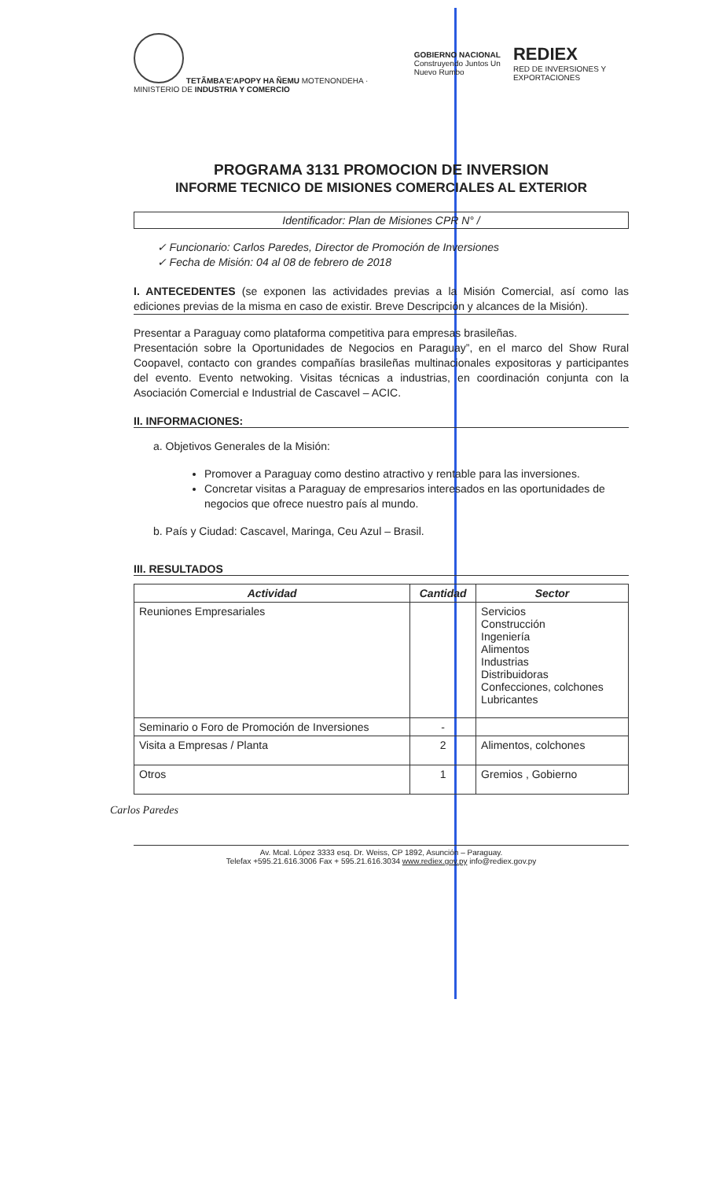TETÃMBA'E'APOPY HA ÑEMU MOTENONDEHA · MINISTERIO DE INDUSTRIA Y COMERCIO
GOBIERNO NACIONAL
Construyendo Juntos Un Nuevo Rumbo
REDIEX
RED DE INVERSIONES Y EXPORTACIONES
PROGRAMA 3131 PROMOCION DE INVERSION
INFORME TECNICO DE MISIONES COMERCIALES AL EXTERIOR
Identificador: Plan de Misiones CPR N° /
✓ Funcionario: Carlos Paredes, Director de Promoción de Inversiones
✓ Fecha de Misión: 04 al 08 de febrero de 2018
I. ANTECEDENTES (se exponen las actividades previas a la Misión Comercial, así como las ediciones previas de la misma en caso de existir. Breve Descripción y alcances de la Misión).
Presentar a Paraguay como plataforma competitiva para empresas brasileñas.
Presentación sobre la Oportunidades de Negocios en Paraguay”, en el marco del Show Rural Coopavel, contacto con grandes compañías brasileñas multinacionales expositoras y participantes del evento. Evento netwoking. Visitas técnicas a industrias, en coordinación conjunta con la Asociación Comercial e Industrial de Cascavel – ACIC.
II. INFORMACIONES:
a. Objetivos Generales de la Misión:
Promover a Paraguay como destino atractivo y rentable para las inversiones.
Concretar visitas a Paraguay de empresarios interesados en las oportunidades de negocios que ofrece nuestro país al mundo.
b. País y Ciudad: Cascavel, Maringa, Ceu Azul – Brasil.
III. RESULTADOS
| Actividad | Cantidad | Sector |
| --- | --- | --- |
| Reuniones Empresariales | | Servicios Construcción Ingeniería Alimentos Industrias Distribuidoras Confecciones, colchones Lubricantes |
| Seminario o Foro de Promoción de Inversiones | - | |
| Visita a Empresas / Planta | 2 | Alimentos, colchones |
| Otros | 1 | Gremios , Gobierno |
Carlos Paredes
Av. Mcal. López 3333 esq. Dr. Weiss, CP 1892, Asunción – Paraguay.
Telefax +595.21.616.3006 Fax + 595.21.616.3034 www.rediex.gov.py info@rediex.gov.py